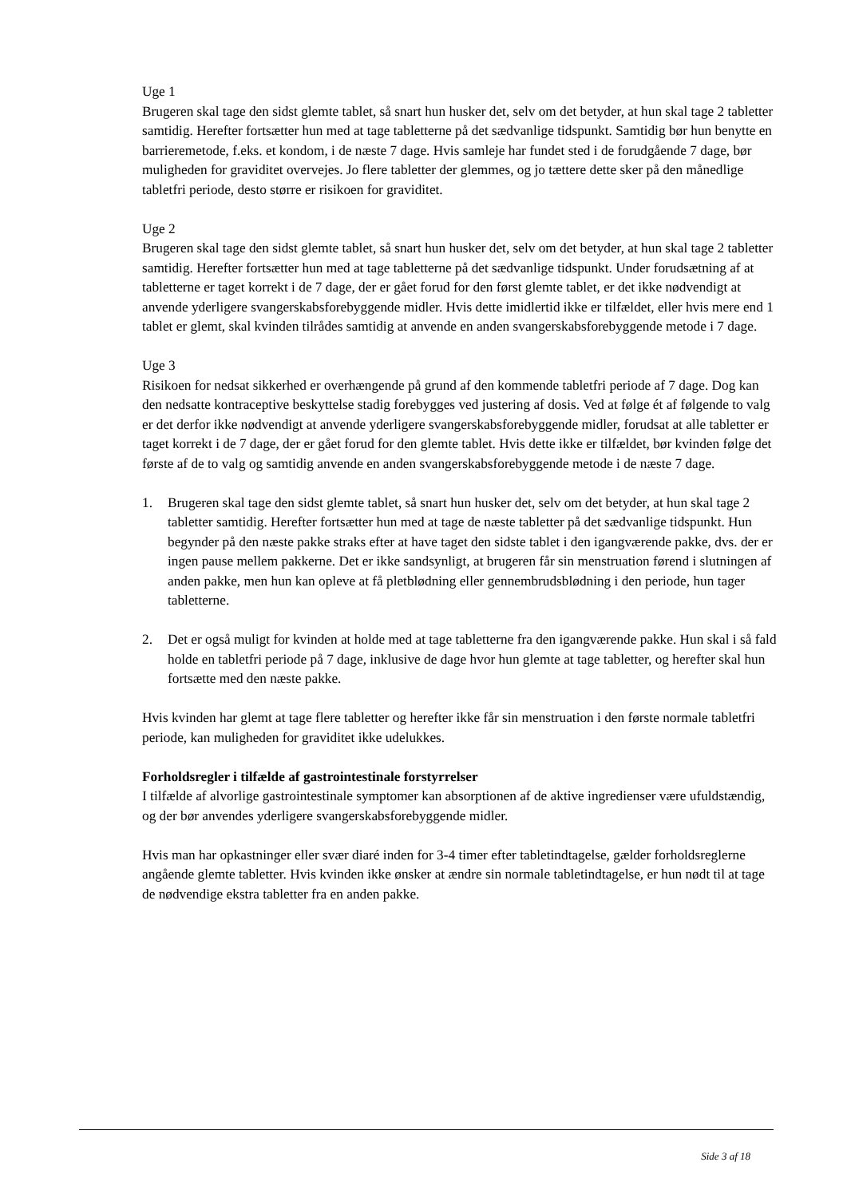Uge 1
Brugeren skal tage den sidst glemte tablet, så snart hun husker det, selv om det betyder, at hun skal tage 2 tabletter samtidig. Herefter fortsætter hun med at tage tabletterne på det sædvanlige tidspunkt. Samtidig bør hun benytte en barrieremetode, f.eks. et kondom, i de næste 7 dage. Hvis samleje har fundet sted i de forudgående 7 dage, bør muligheden for graviditet overvejes. Jo flere tabletter der glemmes, og jo tættere dette sker på den månedlige tabletfri periode, desto større er risikoen for graviditet.
Uge 2
Brugeren skal tage den sidst glemte tablet, så snart hun husker det, selv om det betyder, at hun skal tage 2 tabletter samtidig. Herefter fortsætter hun med at tage tabletterne på det sædvanlige tidspunkt. Under forudsætning af at tabletterne er taget korrekt i de 7 dage, der er gået forud for den først glemte tablet, er det ikke nødvendigt at anvende yderligere svangerskabsforebyggende midler. Hvis dette imidlertid ikke er tilfældet, eller hvis mere end 1 tablet er glemt, skal kvinden tilrådes samtidig at anvende en anden svangerskabsforebyggende metode i 7 dage.
Uge 3
Risikoen for nedsat sikkerhed er overhængende på grund af den kommende tabletfri periode af 7 dage. Dog kan den nedsatte kontraceptive beskyttelse stadig forebygges ved justering af dosis. Ved at følge ét af følgende to valg er det derfor ikke nødvendigt at anvende yderligere svangerskabsforebyggende midler, forudsat at alle tabletter er taget korrekt i de 7 dage, der er gået forud for den glemte tablet. Hvis dette ikke er tilfældet, bør kvinden følge det første af de to valg og samtidig anvende en anden svangerskabsforebyggende metode i de næste 7 dage.
1. Brugeren skal tage den sidst glemte tablet, så snart hun husker det, selv om det betyder, at hun skal tage 2 tabletter samtidig. Herefter fortsætter hun med at tage de næste tabletter på det sædvanlige tidspunkt. Hun begynder på den næste pakke straks efter at have taget den sidste tablet i den igangværende pakke, dvs. der er ingen pause mellem pakkerne. Det er ikke sandsynligt, at brugeren får sin menstruation førend i slutningen af anden pakke, men hun kan opleve at få pletblødning eller gennembrudsblødning i den periode, hun tager tabletterne.
2. Det er også muligt for kvinden at holde med at tage tabletterne fra den igangværende pakke. Hun skal i så fald holde en tabletfri periode på 7 dage, inklusive de dage hvor hun glemte at tage tabletter, og herefter skal hun fortsætte med den næste pakke.
Hvis kvinden har glemt at tage flere tabletter og herefter ikke får sin menstruation i den første normale tabletfri periode, kan muligheden for graviditet ikke udelukkes.
Forholdsregler i tilfælde af gastrointestinale forstyrrelser
I tilfælde af alvorlige gastrointestinale symptomer kan absorptionen af de aktive ingredienser være ufuldstændig, og der bør anvendes yderligere svangerskabsforebyggende midler.
Hvis man har opkastninger eller svær diaré inden for 3-4 timer efter tabletindtagelse, gælder forholdsreglerne angående glemte tabletter. Hvis kvinden ikke ønsker at ændre sin normale tabletindtagelse, er hun nødt til at tage de nødvendige ekstra tabletter fra en anden pakke.
Side 3 af 18